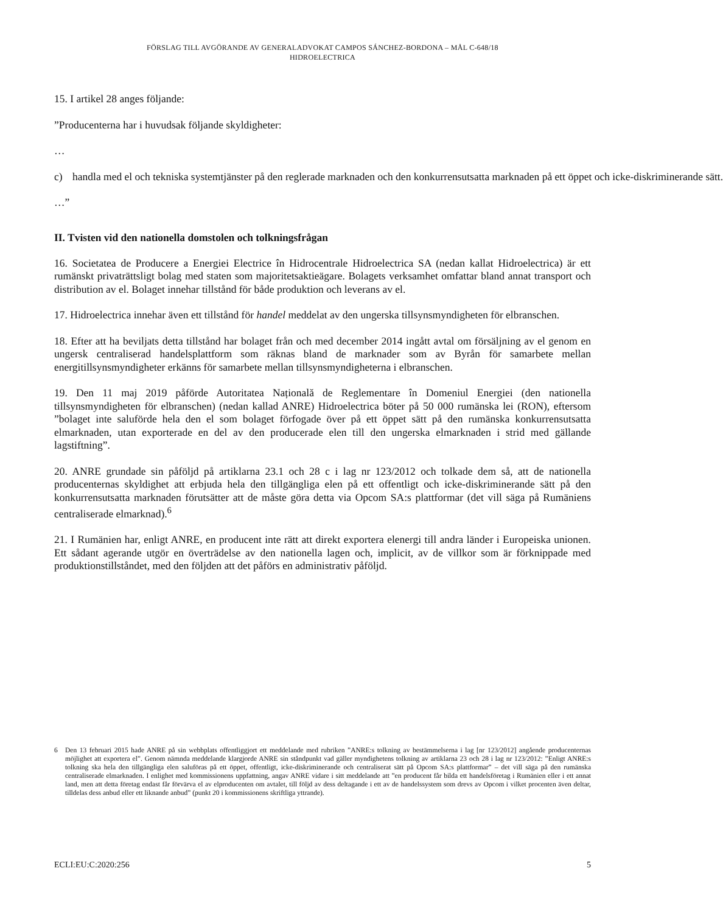FÖRSLAG TILL AVGÖRANDE AV GENERALADVOKAT CAMPOS SÁNCHEZ-BORDONA – MÅL C-648/18
HIDROELECTRICA
15. I artikel 28 anges följande:
”Producenterna har i huvudsak följande skyldigheter:
…
c) handla med el och tekniska systemtjänster på den reglerade marknaden och den konkurrensutsatta marknaden på ett öppet och icke-diskriminerande sätt.
…”
II. Tvisten vid den nationella domstolen och tolkningsfrågan
16. Societatea de Producere a Energiei Electrice în Hidrocentrale Hidroelectrica SA (nedan kallat Hidroelectrica) är ett rumänskt privaträttsligt bolag med staten som majoritetsaktieägare. Bolagets verksamhet omfattar bland annat transport och distribution av el. Bolaget innehar tillstånd för både produktion och leverans av el.
17. Hidroelectrica innehar även ett tillstånd för handel meddelat av den ungerska tillsynsmyndigheten för elbranschen.
18. Efter att ha beviljats detta tillstånd har bolaget från och med december 2014 ingått avtal om försäljning av el genom en ungersk centraliserad handelsplattform som räknas bland de marknader som av Byrån för samarbete mellan energitillsynsmyndigheter erkänns för samarbete mellan tillsynsmyndigheterna i elbranschen.
19. Den 11 maj 2019 påförde Autoritatea Națională de Reglementare în Domeniul Energiei (den nationella tillsynsmyndigheten för elbranschen) (nedan kallad ANRE) Hidroelectrica böter på 50 000 rumänska lei (RON), eftersom ”bolaget inte saluförde hela den el som bolaget förfogade över på ett öppet sätt på den rumänska konkurrensutsatta elmarknaden, utan exporterade en del av den producerade elen till den ungerska elmarknaden i strid med gällande lagstiftning”.
20. ANRE grundade sin påföljd på artiklarna 23.1 och 28 c i lag nr 123/2012 och tolkade dem så, att de nationella producenternas skyldighet att erbjuda hela den tillgängliga elen på ett offentligt och icke-diskriminerande sätt på den konkurrensutsatta marknaden förutsätter att de måste göra detta via Opcom SA:s plattformar (det vill säga på Rumäniens centraliserade elmarknad).<sup>6</sup>
21. I Rumänien har, enligt ANRE, en producent inte rätt att direkt exportera elenergi till andra länder i Europeiska unionen. Ett sådant agerande utgör en överträdelse av den nationella lagen och, implicit, av de villkor som är förknippade med produktionstillståndet, med den följden att det påförs en administrativ påföljd.
6 Den 13 februari 2015 hade ANRE på sin webbplats offentliggjort ett meddelande med rubriken ”ANRE:s tolkning av bestämmelserna i lag [nr 123/2012] angående producenternas möjlighet att exportera el”. Genom nämnda meddelande klargjorde ANRE sin ståndpunkt vad gäller myndighetens tolkning av artiklarna 23 och 28 i lag nr 123/2012: ”Enligt ANRE:s tolkning ska hela den tillgängliga elen saluföras på ett öppet, offentligt, icke-diskriminerande och centraliserat sätt på Opcom SA:s plattformar” – det vill säga på den rumänska centraliserade elmarknaden. I enlighet med kommissionens uppfattning, angav ANRE vidare i sitt meddelande att ”en producent får bilda ett handelsföretag i Rumänien eller i ett annat land, men att detta företag endast får förvärva el av elproducenten om avtalet, till följd av dess deltagande i ett av de handelssystem som drevs av Opcom i vilket procenten även deltar, tilldelas dess anbud eller ett liknande anbud” (punkt 20 i kommissionens skriftliga yttrande).
ECLI:EU:C:2020:256 5